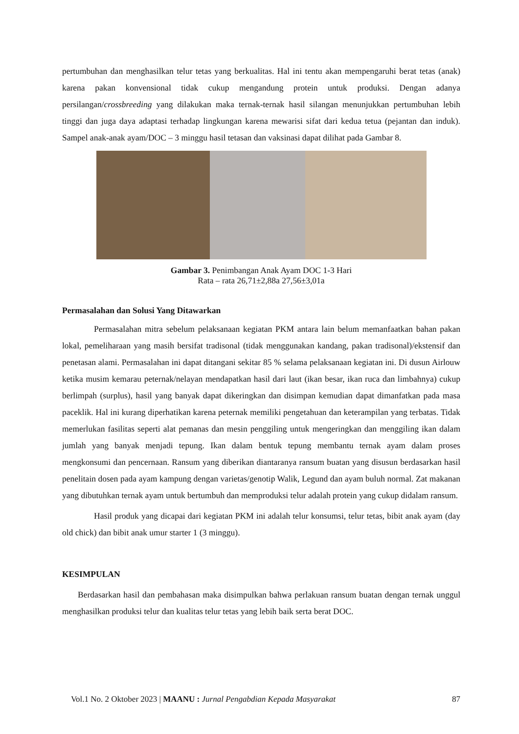pertumbuhan dan menghasilkan telur tetas yang berkualitas. Hal ini tentu akan mempengaruhi berat tetas (anak) karena pakan konvensional tidak cukup mengandung protein untuk produksi. Dengan adanya persilangan/crossbreeding yang dilakukan maka ternak-ternak hasil silangan menunjukkan pertumbuhan lebih tinggi dan juga daya adaptasi terhadap lingkungan karena mewarisi sifat dari kedua tetua (pejantan dan induk). Sampel anak-anak ayam/DOC – 3 minggu hasil tetasan dan vaksinasi dapat dilihat pada Gambar 8.
Gambar 3. Penimbangan Anak Ayam DOC 1-3 Hari
Rata – rata 26,71±2,88a 27,56±3,01a
Permasalahan dan Solusi Yang Ditawarkan
Permasalahan mitra sebelum pelaksanaan kegiatan PKM antara lain belum memanfaatkan bahan pakan lokal, pemeliharaan yang masih bersifat tradisonal (tidak menggunakan kandang, pakan tradisonal)/ekstensif dan penetasan alami. Permasalahan ini dapat ditangani sekitar 85 % selama pelaksanaan kegiatan ini. Di dusun Airlouw ketika musim kemarau peternak/nelayan mendapatkan hasil dari laut (ikan besar, ikan ruca dan limbahnya) cukup berlimpah (surplus), hasil yang banyak dapat dikeringkan dan disimpan kemudian dapat dimanfatkan pada masa paceklik. Hal ini kurang diperhatikan karena peternak memiliki pengetahuan dan keterampilan yang terbatas. Tidak memerlukan fasilitas seperti alat pemanas dan mesin penggiling untuk mengeringkan dan menggiling ikan dalam jumlah yang banyak menjadi tepung. Ikan dalam bentuk tepung membantu ternak ayam dalam proses mengkonsumi dan pencernaan. Ransum yang diberikan diantaranya ransum buatan yang disusun berdasarkan hasil penelitain dosen pada ayam kampung dengan varietas/genotip Walik, Legund dan ayam buluh normal. Zat makanan yang dibutuhkan ternak ayam untuk bertumbuh dan memproduksi telur adalah protein yang cukup didalam ransum.
Hasil produk yang dicapai dari kegiatan PKM ini adalah telur konsumsi, telur tetas, bibit anak ayam (day old chick) dan bibit anak umur starter 1 (3 minggu).
KESIMPULAN
Berdasarkan hasil dan pembahasan maka disimpulkan bahwa perlakuan ransum buatan dengan ternak unggul menghasilkan produksi telur dan kualitas telur tetas yang lebih baik serta berat DOC.
Vol.1 No. 2 Oktober 2023 | MAANU : Jurnal Pengabdian Kepada Masyarakat 87